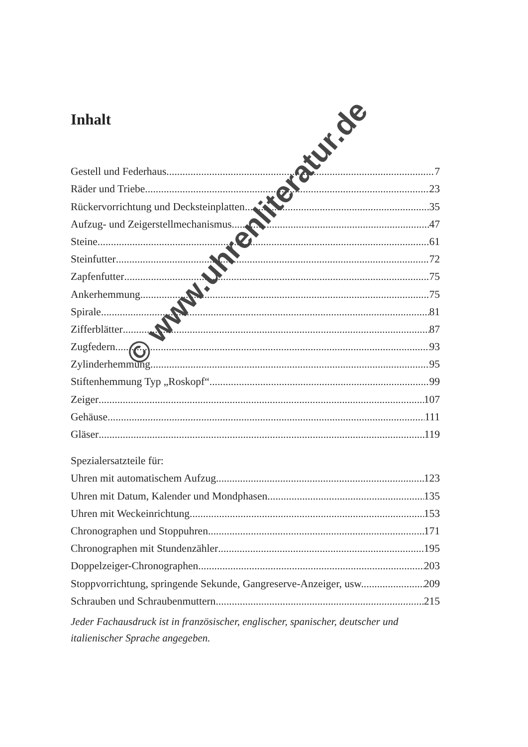Inhalt
Gestell und Federhaus 7
Räder und Triebe 23
Rückervorrichtung und Decksteinplatten 35
Aufzug- und Zeigerstellmechanismus 47
Steine 61
Steinfutter 72
Zapfenfutter 75
Ankerhemmung 75
Spirale 81
Zifferblätter 87
Zugfedern 93
Zylinderhemmung 95
Stiftenhemmung Typ „Roskopf“ 99
Zeiger 107
Gehäuse 111
Gläser 119
Spezialersatzteile für:
Uhren mit automatischem Aufzug 123
Uhren mit Datum, Kalender und Mondphasen 135
Uhren mit Weckeinrichtung 153
Chronographen und Stoppuhren 171
Chronographen mit Stundenzähler 195
Doppelzeiger-Chronographen 203
Stoppvorrichtung, springende Sekunde, Gangreserve-Anzeiger, usw. 209
Schrauben und Schraubenmuttern 215
Jeder Fachausdruck ist in französischer, englischer, spanischer, deutscher und italienischer Sprache angegeben.
© www.uhrenliteratur.de